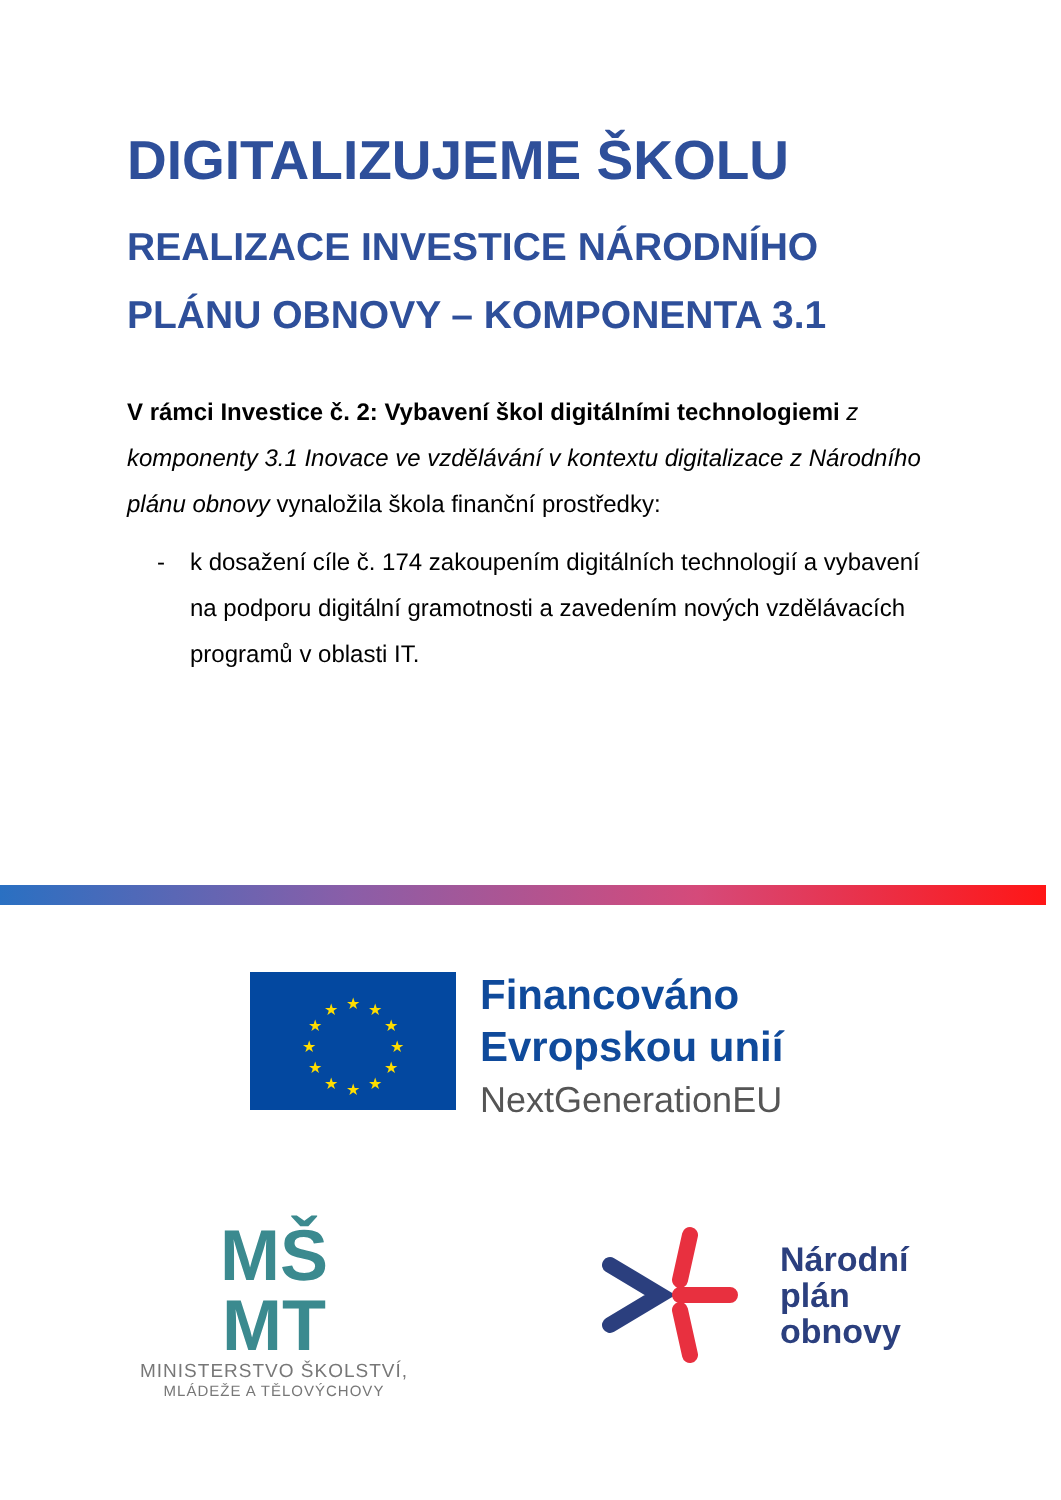DIGITALIZUJEME ŠKOLU
REALIZACE INVESTICE NÁRODNÍHO PLÁNU OBNOVY – KOMPONENTA 3.1
V rámci Investice č. 2: Vybavení škol digitálními technologiemi z komponenty 3.1 Inovace ve vzdělávání v kontextu digitalizace z Národního plánu obnovy vynaložila škola finanční prostředky:
- k dosažení cíle č. 174 zakoupením digitálních technologií a vybavení na podporu digitální gramotnosti a zavedením nových vzdělávacích programů v oblasti IT.
★
★
★
★
★
★
★
★
★
★
★
★
Financováno
Evropskou unií
NextGenerationEU
MŠ
MT
MINISTERSTVO ŠKOLSTVÍ,
MLÁDEŽE A TĚLOVÝCHOVY
Národní
plán
obnovy